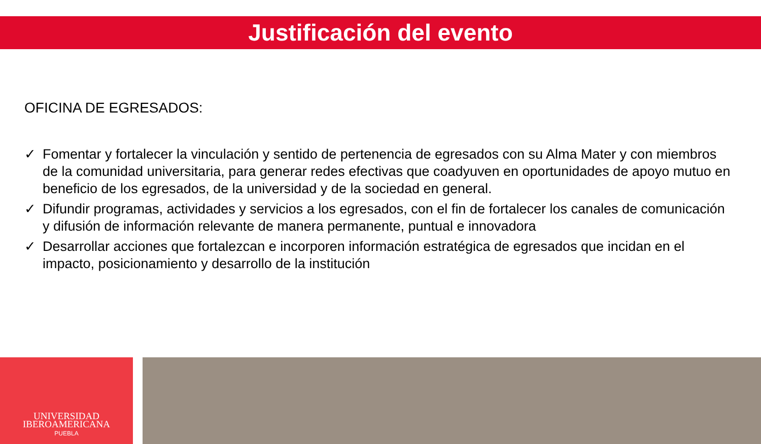Justificación del evento
OFICINA DE EGRESADOS:
✓ Fomentar y fortalecer la vinculación y sentido de pertenencia de egresados con su Alma Mater y con miembros de la comunidad universitaria, para generar redes efectivas que coadyuven en oportunidades de apoyo mutuo en beneficio de los egresados, de la universidad y de la sociedad en general.
✓ Difundir programas, actividades y servicios a los egresados, con el fin de fortalecer los canales de comunicación y difusión de información relevante de manera permanente, puntual e innovadora
✓ Desarrollar acciones que fortalezcan e incorporen información estratégica de egresados que incidan en el impacto, posicionamiento y desarrollo de la institución
UNIVERSIDAD
IBEROAMERICANA
PUEBLA